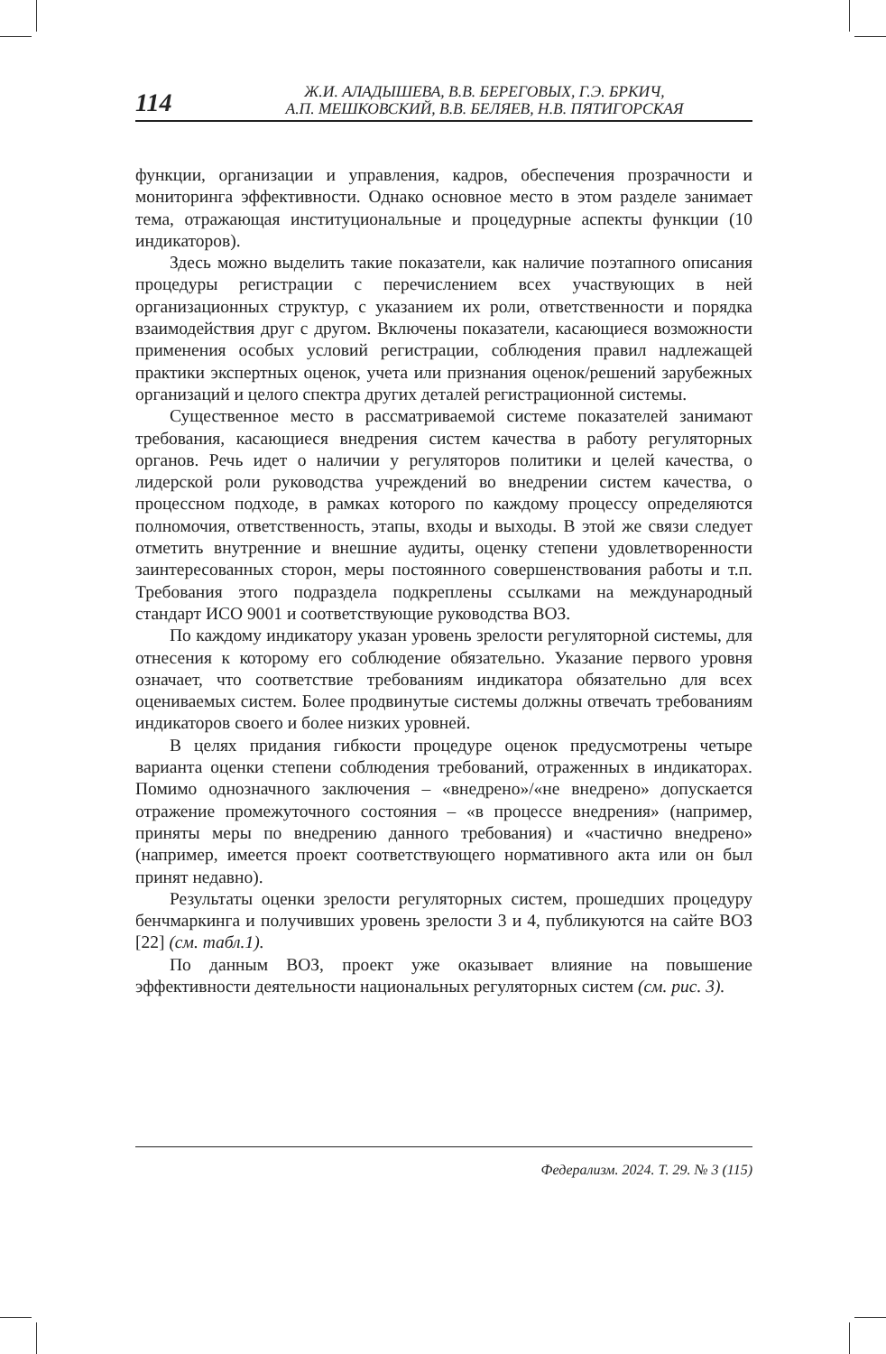114
Ж.И. АЛАДЫШЕВА, В.В. БЕРЕГОВЫХ, Г.Э. БРКИЧ,
А.П. МЕШКОВСКИЙ, В.В. БЕЛЯЕВ, Н.В. ПЯТИГОРСКАЯ
функции, организации и управления, кадров, обеспечения прозрачности и мониторинга эффективности. Однако основное место в этом разделе занимает тема, отражающая институциональные и процедурные аспекты функции (10 индикаторов).
Здесь можно выделить такие показатели, как наличие поэтапного описания процедуры регистрации с перечислением всех участвующих в ней организационных структур, с указанием их роли, ответственности и порядка взаимодействия друг с другом. Включены показатели, касающиеся возможности применения особых условий регистрации, соблюдения правил надлежащей практики экспертных оценок, учета или признания оценок/решений зарубежных организаций и целого спектра других деталей регистрационной системы.
Существенное место в рассматриваемой системе показателей занимают требования, касающиеся внедрения систем качества в работу регуляторных органов. Речь идет о наличии у регуляторов политики и целей качества, о лидерской роли руководства учреждений во внедрении систем качества, о процессном подходе, в рамках которого по каждому процессу определяются полномочия, ответственность, этапы, входы и выходы. В этой же связи следует отметить внутренние и внешние аудиты, оценку степени удовлетворенности заинтересованных сторон, меры постоянного совершенствования работы и т.п. Требования этого подраздела подкреплены ссылками на международный стандарт ИСО 9001 и соответствующие руководства ВОЗ.
По каждому индикатору указан уровень зрелости регуляторной системы, для отнесения к которому его соблюдение обязательно. Указание первого уровня означает, что соответствие требованиям индикатора обязательно для всех оцениваемых систем. Более продвинутые системы должны отвечать требованиям индикаторов своего и более низких уровней.
В целях придания гибкости процедуре оценок предусмотрены четыре варианта оценки степени соблюдения требований, отраженных в индикаторах. Помимо однозначного заключения – «внедрено»/«не внедрено» допускается отражение промежуточного состояния – «в процессе внедрения» (например, приняты меры по внедрению данного требования) и «частично внедрено» (например, имеется проект соответствующего нормативного акта или он был принят недавно).
Результаты оценки зрелости регуляторных систем, прошедших процедуру бенчмаркинга и получивших уровень зрелости 3 и 4, публикуются на сайте ВОЗ [22] (см. табл.1).
По данным ВОЗ, проект уже оказывает влияние на повышение эффективности деятельности национальных регуляторных систем (см. рис. 3).
Федерализм. 2024. Т. 29. № 3 (115)